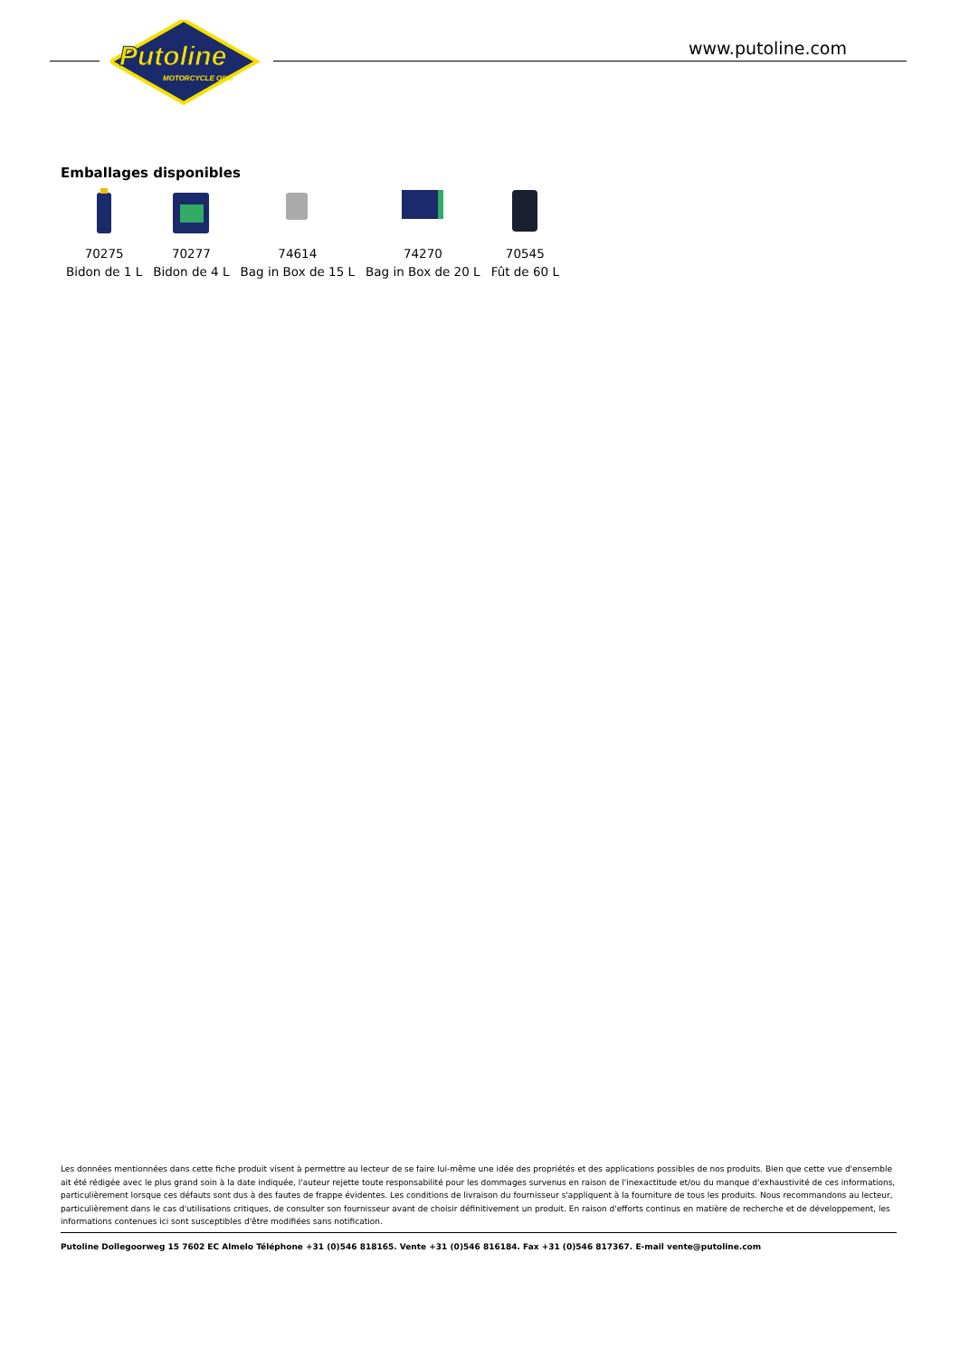Putoline
MOTORCYCLE OILS
www.putoline.com
Emballages disponibles
| 70275 | 70277 | 74614 | 74270 | 70545 |
| Bidon de 1 L | Bidon de 4 L | Bag in Box de 15 L | Bag in Box de 20 L | Fût de 60 L |
Les données mentionnées dans cette fiche produit visent à permettre au lecteur de se faire lui-même une idée des propriétés et des applications possibles de nos produits. Bien que cette vue d'ensemble ait été rédigée avec le plus grand soin à la date indiquée, l'auteur rejette toute responsabilité pour les dommages survenus en raison de l'inexactitude et/ou du manque d'exhaustivité de ces informations, particulièrement lorsque ces défauts sont dus à des fautes de frappe évidentes. Les conditions de livraison du fournisseur s'appliquent à la fourniture de tous les produits. Nous recommandons au lecteur, particulièrement dans le cas d'utilisations critiques, de consulter son fournisseur avant de choisir définitivement un produit. En raison d'efforts continus en matière de recherche et de développement, les informations contenues ici sont susceptibles d'être modifiées sans notification.
Putoline Dollegoorweg 15 7602 EC Almelo Téléphone +31 (0)546 818165. Vente +31 (0)546 816184. Fax +31 (0)546 817367. E-mail vente@putoline.com